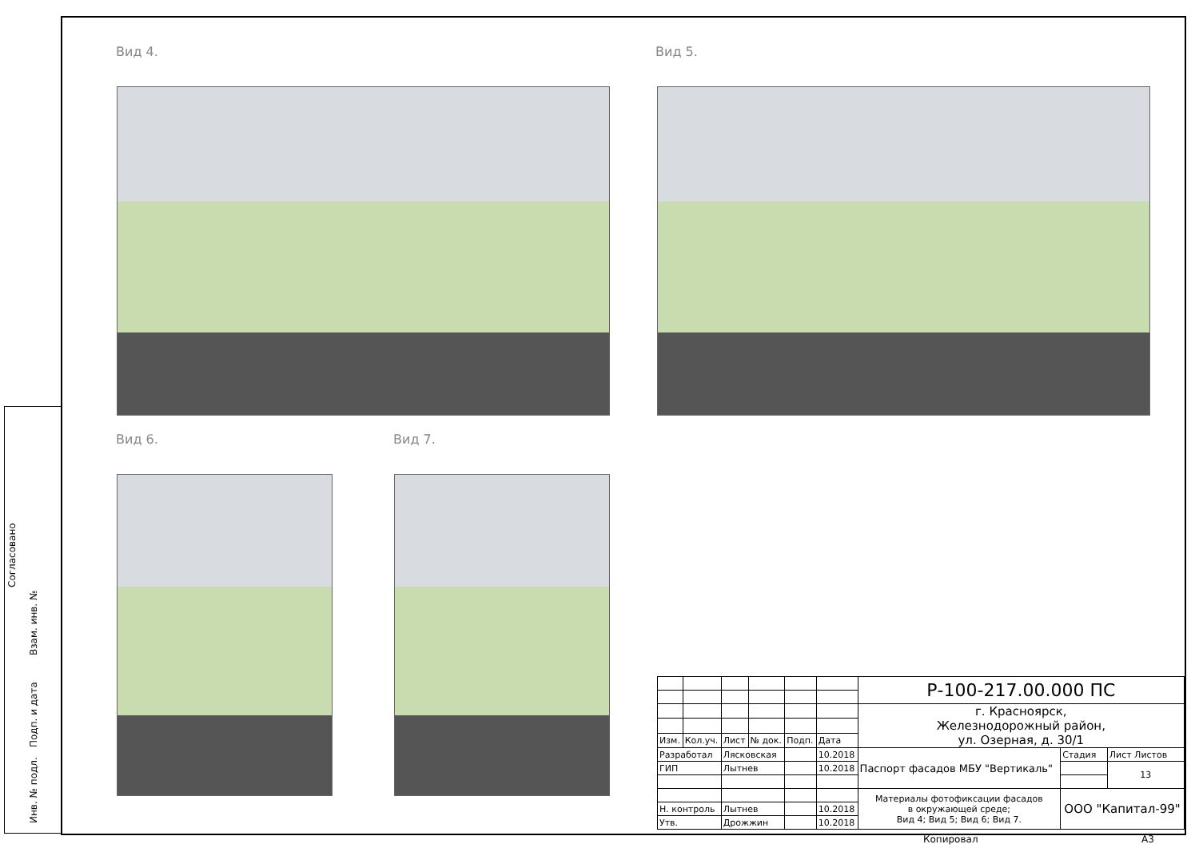Согласовано
Взам. инв. №
Подп. и дата
Инв. № подл.
Вид 4. Вид 5.
Вид 6. Вид 7.
| | | | | | | Р-100-217.00.000 ПС | | |
| | | | | | | г. Красноярск, Железнодорожный район, ул. Озерная, д. 30/1 | | |
| Изм. | Кол.уч. | Лист | № док. | Подп. | Дата | | | |
| Разработал | | Лясковская | | | 10.2018 | Паспорт фасадов МБУ "Вертикаль" | Стадия | Лист Листов |
| ГИП | | Лытнев | | | 10.2018 | | | 13 |
| | | | | | | Материалы фотофиксации фасадов в окружающей среде; Вид 4; Вид 5; Вид 6; Вид 7. | ООО "Капитал-99" | |
| Н. контроль | | Лытнев | | | 10.2018 | | | |
| Утв. | | Дрожжин | | | 10.2018 | | | |
Копировал А3